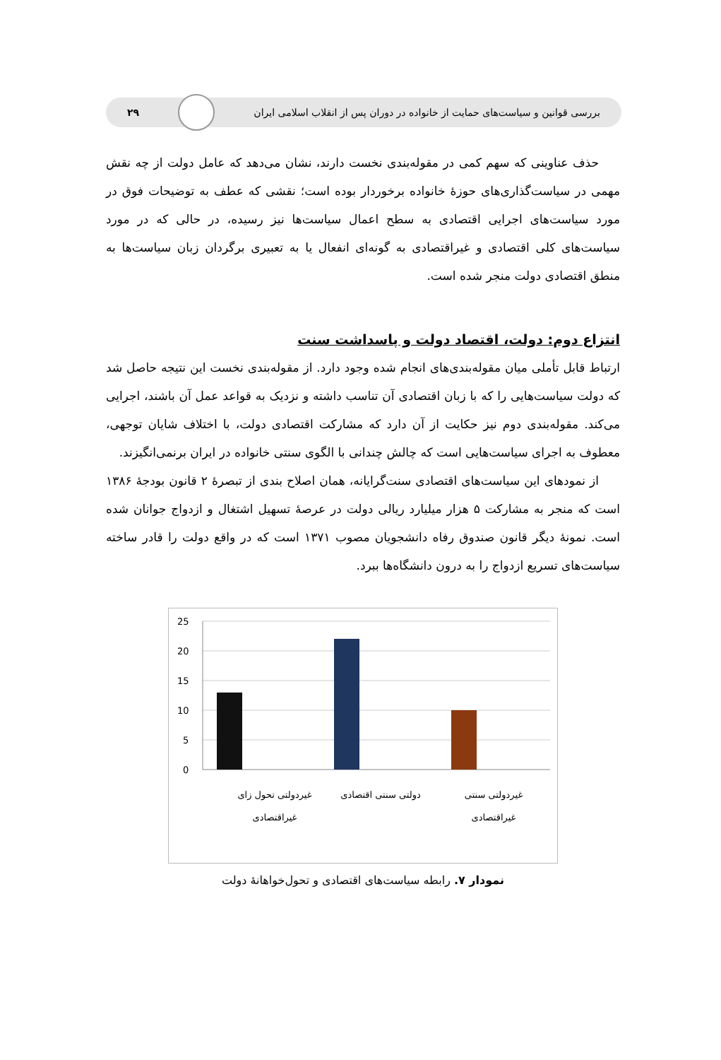بررسی قوانین و سیاست‌های حمایت از خانواده در دوران پس از انقلاب اسلامی ایران
۲۹
حذف عناوینی که سهم کمی در مقوله‌بندی نخست دارند، نشان می‌دهد که عامل دولت از چه نقش مهمی در سیاست‌گذاری‌های حوزهٔ خانواده برخوردار بوده است؛ نقشی که عطف به توضیحات فوق در مورد سیاست‌های اجرایی اقتصادی به سطح اعمال سیاست‌ها نیز رسیده، در حالی که در مورد سیاست‌های کلی اقتصادی و غیراقتصادی به گونه‌ای انفعال یا به تعبیری برگردان زبان سیاست‌ها به منطق اقتصادی دولت منجر شده است.
انتزاع دوم: دولت، اقتصاد دولت و پاسداشت سنت
ارتباط قابل تأملی میان مقوله‌بندی‌های انجام شده وجود دارد. از مقوله‌بندی نخست این نتیجه حاصل شد که دولت سیاست‌هایی را که با زبان اقتصادی آن تناسب داشته و نزدیک به قواعد عمل آن باشند، اجرایی می‌کند. مقوله‌بندی دوم نیز حکایت از آن دارد که مشارکت اقتصادی دولت، با اختلاف شایان توجهی، معطوف به اجرای سیاست‌هایی است که چالش چندانی با الگوی سنتی خانواده در ایران برنمی‌انگیزند.
از نمودهای این سیاست‌های اقتصادی سنت‌گرایانه، همان اصلاح بندی از تبصرهٔ ۲ قانون بودجهٔ ۱۳۸۶ است که منجر به مشارکت ۵ هزار میلیارد ریالی دولت در عرصهٔ تسهیل اشتغال و ازدواج جوانان شده است. نمونهٔ دیگر قانون صندوق رفاه دانشجویان مصوب ۱۳۷۱ است که در واقع دولت را قادر ساخته سیاست‌های تسریع ازدواج را به درون دانشگاه‌ها ببرد.
25
20
15
10
5
0
غیردولتی تحول زای
غیراقتصادی
دولتی سنتی اقتصادی
غیردولتی سنتی
غیراقتصادی
نمودار ۷. رابطه سیاست‌های اقتصادی و تحول‌خواهانهٔ دولت